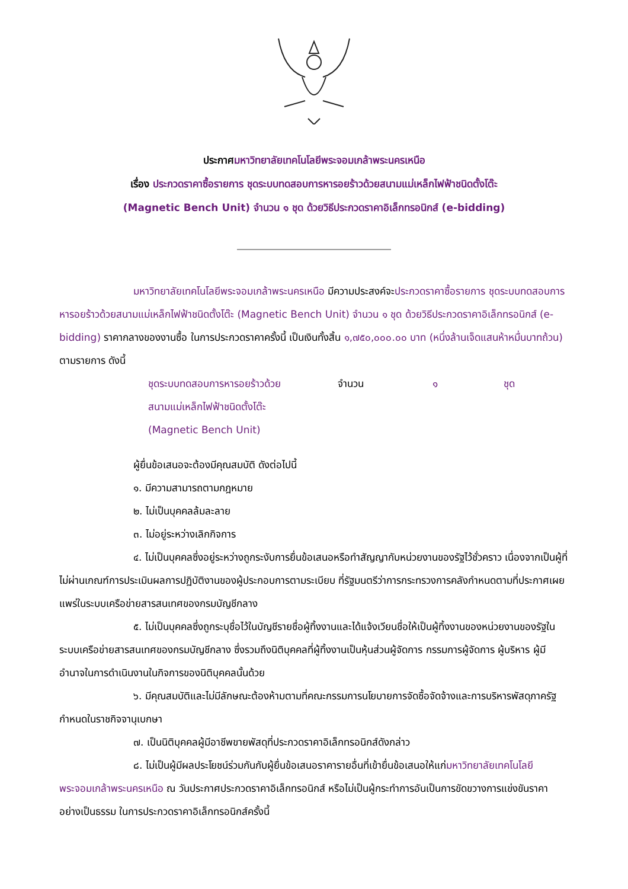ประกาศมหาวิทยาลัยเทคโนโลยีพระจอมเกล้าพระนครเหนือ
เรื่อง ประกวดราคาซื้อรายการ ชุดระบบทดสอบการหารอยร้าวด้วยสนามแม่เหล็กไฟฟ้าชนิดตั้งโต๊ะ
(Magnetic Bench Unit) จำนวน ๑ ชุด ด้วยวิธีประกวดราคาอิเล็กทรอนิกส์ (e-bidding)
มหาวิทยาลัยเทคโนโลยีพระจอมเกล้าพระนครเหนือ มีความประสงค์จะประกวดราคาซื้อรายการ ชุดระบบทดสอบการหารอยร้าวด้วยสนามแม่เหล็กไฟฟ้าชนิดตั้งโต๊ะ (Magnetic Bench Unit) จำนวน ๑ ชุด ด้วยวิธีประกวดราคาอิเล็กทรอนิกส์ (e-bidding) ราคากลางของงานซื้อ ในการประกวดราคาครั้งนี้ เป็นเงินทั้งสิ้น ๑,๗๕๐,๐๐๐.๐๐ บาท (หนึ่งล้านเจ็ดแสนห้าหมื่นบาทถ้วน) ตามรายการ ดังนี้
| ชุดระบบทดสอบการหารอยร้าวด้วยสนามแม่เหล็กไฟฟ้าชนิดตั้งโต๊ะ (Magnetic Bench Unit) | จำนวน | ๑ | ชุด |
ผู้ยื่นข้อเสนอจะต้องมีคุณสมบัติ ดังต่อไปนี้
๑. มีความสามารถตามกฎหมาย
๒. ไม่เป็นบุคคลล้มละลาย
๓. ไม่อยู่ระหว่างเลิกกิจการ
๔. ไม่เป็นบุคคลซึ่งอยู่ระหว่างถูกระงับการยื่นข้อเสนอหรือทำสัญญากับหน่วยงานของรัฐไว้ชั่วคราว เนื่องจากเป็นผู้ที่ไม่ผ่านเกณฑ์การประเมินผลการปฏิบัติงานของผู้ประกอบการตามระเบียบ ที่รัฐมนตรีว่าการกระทรวงการคลังกำหนดตามที่ประกาศเผยแพร่ในระบบเครือข่ายสารสนเทศของกรมบัญชีกลาง
๕. ไม่เป็นบุคคลซึ่งถูกระบุชื่อไว้ในบัญชีรายชื่อผู้ทิ้งงานและได้แจ้งเวียนชื่อให้เป็นผู้ทิ้งงานของหน่วยงานของรัฐในระบบเครือข่ายสารสนเทศของกรมบัญชีกลาง ซึ่งรวมถึงนิติบุคคลที่ผู้ทิ้งงานเป็นหุ้นส่วนผู้จัดการ กรรมการผู้จัดการ ผู้บริหาร ผู้มีอำนาจในการดำเนินงานในกิจการของนิติบุคคลนั้นด้วย
๖. มีคุณสมบัติและไม่มีลักษณะต้องห้ามตามที่คณะกรรมการนโยบายการจัดซื้อจัดจ้างและการบริหารพัสดุภาครัฐกำหนดในราชกิจจานุเบกษา
๗. เป็นนิติบุคคลผู้มีอาชีพขายพัสดุที่ประกวดราคาอิเล็กทรอนิกส์ดังกล่าว
๘. ไม่เป็นผู้มีผลประโยชน์ร่วมกันกับผู้ยื่นข้อเสนอราคารายอื่นที่เข้ายื่นข้อเสนอให้แก่มหาวิทยาลัยเทคโนโลยีพระจอมเกล้าพระนครเหนือ ณ วันประกาศประกวดราคาอิเล็กทรอนิกส์ หรือไม่เป็นผู้กระทำการอันเป็นการขัดขวางการแข่งขันราคาอย่างเป็นธรรม ในการประกวดราคาอิเล็กทรอนิกส์ครั้งนี้